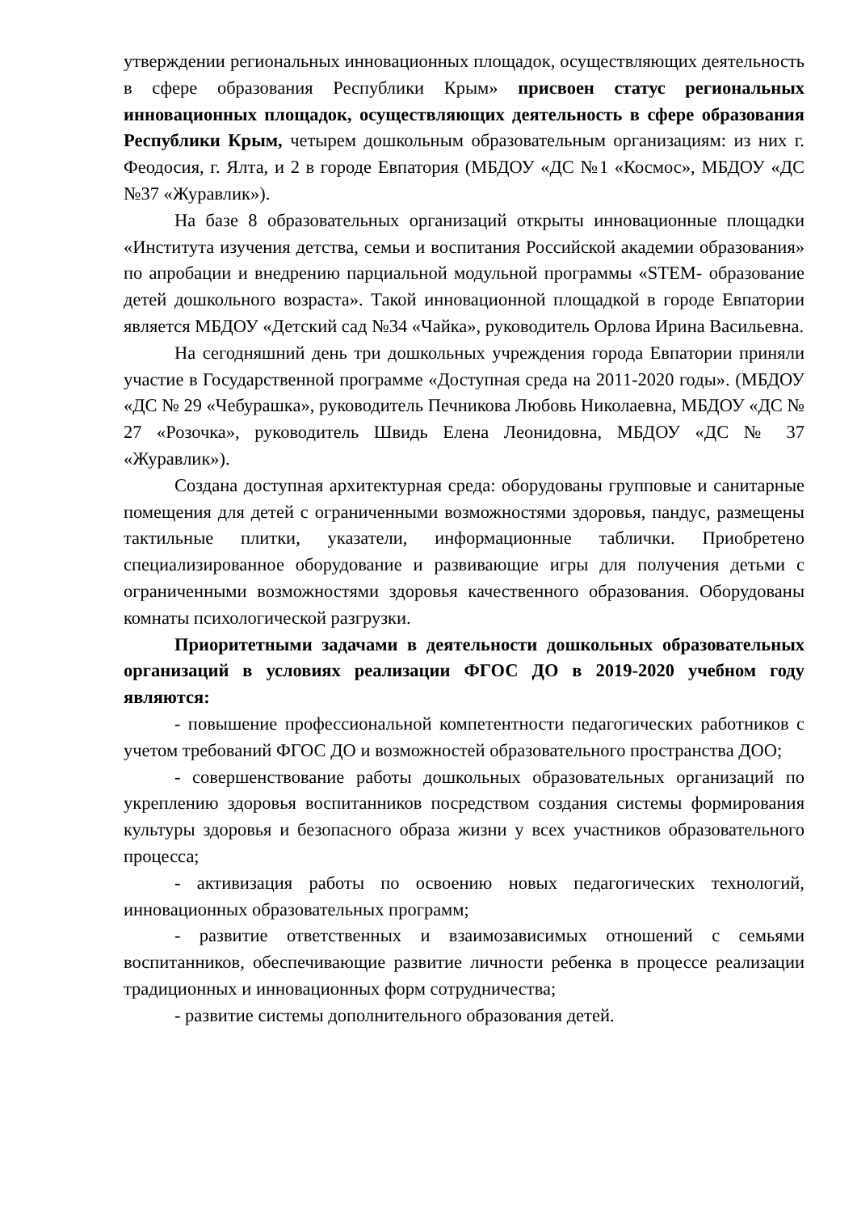утверждении региональных инновационных площадок, осуществляющих деятельность в сфере образования Республики Крым» присвоен статус региональных инновационных площадок, осуществляющих деятельность в сфере образования Республики Крым, четырем дошкольным образовательным организациям: из них г. Феодосия, г. Ялта, и 2 в городе Евпатория (МБДОУ «ДС №1 «Космос», МБДОУ «ДС №37 «Журавлик»).
На базе 8 образовательных организаций открыты инновационные площадки «Института изучения детства, семьи и воспитания Российской академии образования» по апробации и внедрению парциальной модульной программы «STEM- образование детей дошкольного возраста». Такой инновационной площадкой в городе Евпатории является МБДОУ «Детский сад №34 «Чайка», руководитель Орлова Ирина Васильевна.
На сегодняшний день три дошкольных учреждения города Евпатории приняли участие в Государственной программе «Доступная среда на 2011-2020 годы». (МБДОУ «ДС № 29 «Чебурашка», руководитель Печникова Любовь Николаевна, МБДОУ «ДС № 27 «Розочка», руководитель Швидь Елена Леонидовна, МБДОУ «ДС № 37 «Журавлик»).
Создана доступная архитектурная среда: оборудованы групповые и санитарные помещения для детей с ограниченными возможностями здоровья, пандус, размещены тактильные плитки, указатели, информационные таблички. Приобретено специализированное оборудование и развивающие игры для получения детьми с ограниченными возможностями здоровья качественного образования. Оборудованы комнаты психологической разгрузки.
Приоритетными задачами в деятельности дошкольных образовательных организаций в условиях реализации ФГОС ДО в 2019-2020 учебном году являются:
- повышение профессиональной компетентности педагогических работников с учетом требований ФГОС ДО и возможностей образовательного пространства ДОО;
- совершенствование работы дошкольных образовательных организаций по укреплению здоровья воспитанников посредством создания системы формирования культуры здоровья и безопасного образа жизни у всех участников образовательного процесса;
- активизация работы по освоению новых педагогических технологий, инновационных образовательных программ;
- развитие ответственных и взаимозависимых отношений с семьями воспитанников, обеспечивающие развитие личности ребенка в процессе реализации традиционных и инновационных форм сотрудничества;
- развитие системы дополнительного образования детей.